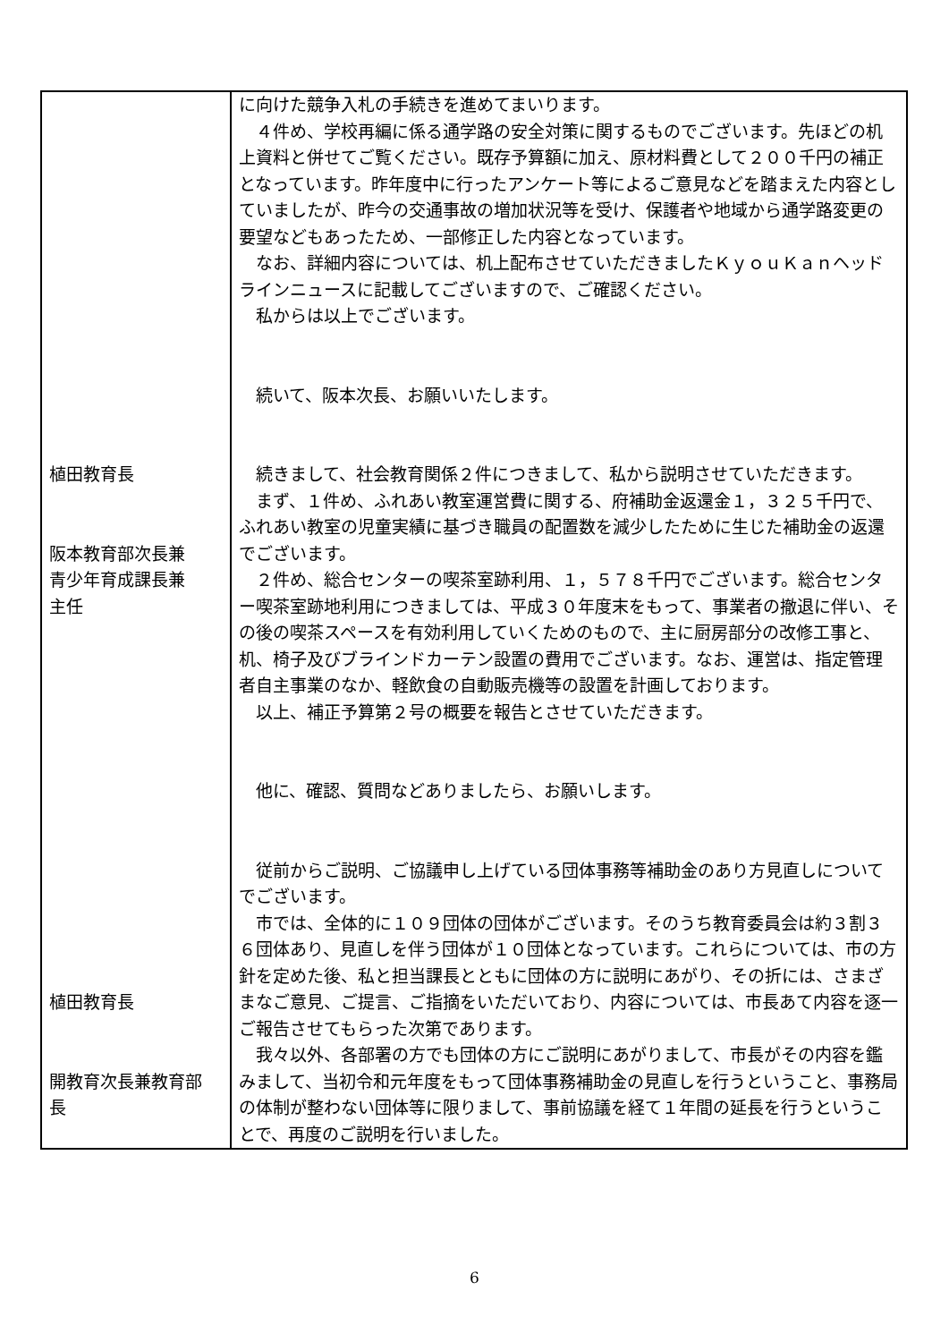| 植田教育長 阪本教育部次長兼 青少年育成課長兼 主任 植田教育長 開教育次長兼教育部 長 | に向けた競争入札の手続きを進めてまいります。 ４件め、学校再編に係る通学路の安全対策に関するものでございます。先ほどの机上資料と併せてご覧ください。既存予算額に加え、原材料費として２００千円の補正となっています。昨年度中に行ったアンケート等によるご意見などを踏まえた内容としていましたが、昨今の交通事故の増加状況等を受け、保護者や地域から通学路変更の要望などもあったため、一部修正した内容となっています。 なお、詳細内容については、机上配布させていただきましたＫｙｏｕＫａｎヘッドラインニュースに記載してございますので、ご確認ください。 私からは以上でございます。 続いて、阪本次長、お願いいたします。 続きまして、社会教育関係２件につきまして、私から説明させていただきます。 まず、１件め、ふれあい教室運営費に関する、府補助金返還金１，３２５千円で、ふれあい教室の児童実績に基づき職員の配置数を減少したために生じた補助金の返還でございます。 ２件め、総合センターの喫茶室跡利用、１，５７８千円でございます。総合センター喫茶室跡地利用につきましては、平成３０年度末をもって、事業者の撤退に伴い、その後の喫茶スペースを有効利用していくためのもので、主に厨房部分の改修工事と、机、椅子及びブラインドカーテン設置の費用でございます。なお、運営は、指定管理者自主事業のなか、軽飲食の自動販売機等の設置を計画しております。 以上、補正予算第２号の概要を報告とさせていただきます。 他に、確認、質問などありましたら、お願いします。 従前からご説明、ご協議申し上げている団体事務等補助金のあり方見直しについてでございます。 市では、全体的に１０９団体の団体がございます。そのうち教育委員会は約３割３６団体あり、見直しを伴う団体が１０団体となっています。これらについては、市の方針を定めた後、私と担当課長とともに団体の方に説明にあがり、その折には、さまざまなご意見、ご提言、ご指摘をいただいており、内容については、市長あて内容を逐一ご報告させてもらった次第であります。 我々以外、各部署の方でも団体の方にご説明にあがりまして、市長がその内容を鑑みまして、当初令和元年度をもって団体事務補助金の見直しを行うということ、事務局の体制が整わない団体等に限りまして、事前協議を経て１年間の延長を行うということで、再度のご説明を行いました。 |
6